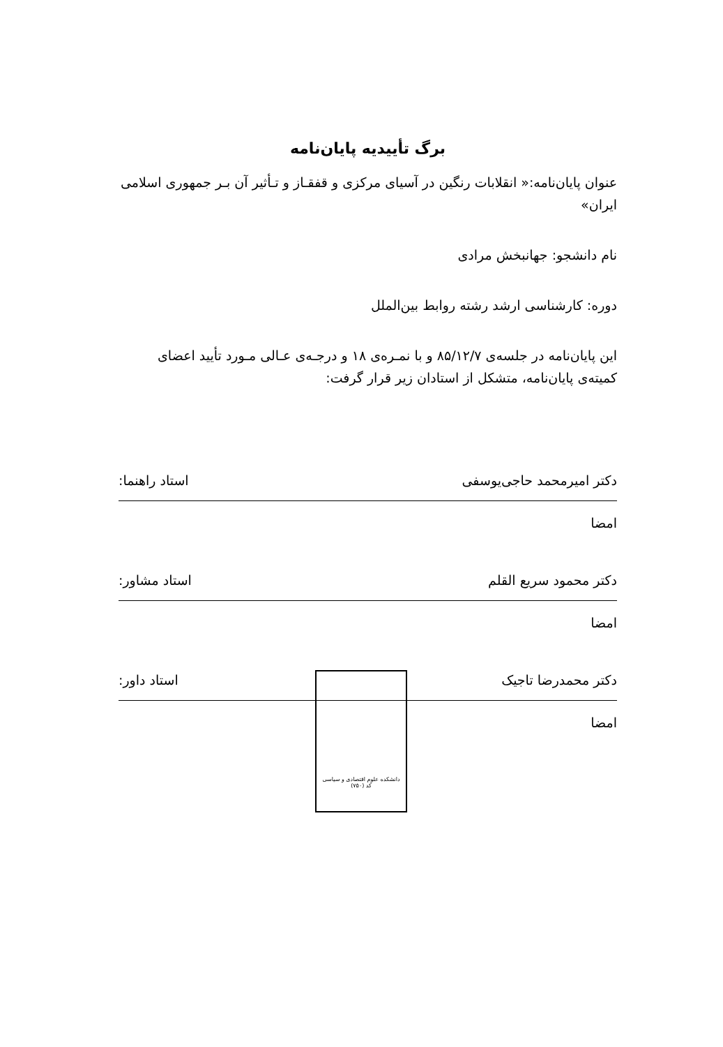برگ تأییدیه پایان‌نامه
عنوان پایان‌نامه:« انقلابات رنگین در آسیای مرکزی و قفقـاز و تـأثیر آن بـر جمهوری اسلامی ایران»
نام دانشجو: جهانبخش مرادی
دوره: کارشناسی ارشد رشته روابط بین‌الملل
این پایان‌نامه در جلسه‌ی ۸۵/۱۲/۷ و با نمـره‌ی ۱۸ و درجـه‌ی عـالی مـورد تأیید اعضای کمیته‌ی پایان‌نامه، متشکل از استادان زیر قرار گرفت:
دکتر امیرمحمد حاجی‌یوسفی استاد راهنما:
امضا
دکتر محمود سریع القلم استاد مشاور:
امضا
دکتر محمدرضا تاجیک استاد داور:
امضا
دانشکده علوم اقتصادی و سیاسی
کد (۷۵۰)